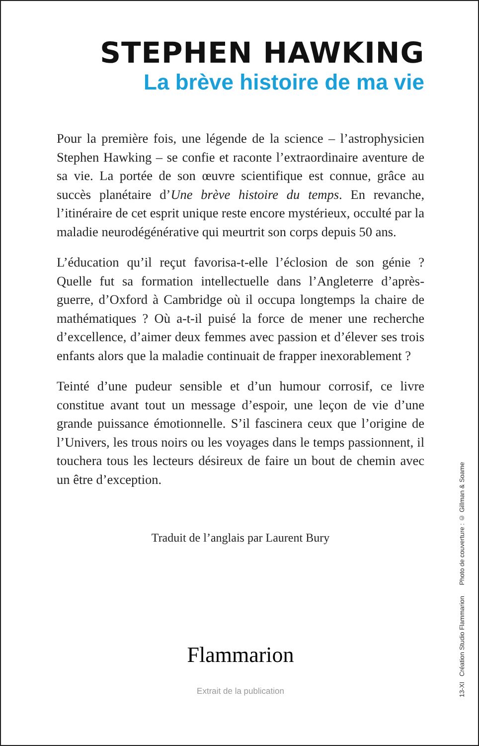STEPHEN HAWKING
La brève histoire de ma vie
Pour la première fois, une légende de la science – l’astrophysicien Stephen Hawking – se confie et raconte l’extraordinaire aventure de sa vie. La portée de son œuvre scientifique est connue, grâce au succès planétaire d’Une brève histoire du temps. En revanche, l’itinéraire de cet esprit unique reste encore mystérieux, occulté par la maladie neurodégénérative qui meurtrit son corps depuis 50 ans.
L’éducation qu’il reçut favorisa-t-elle l’éclosion de son génie ? Quelle fut sa formation intellectuelle dans l’Angleterre d’après-guerre, d’Oxford à Cambridge où il occupa longtemps la chaire de mathématiques ? Où a-t-il puisé la force de mener une recherche d’excellence, d’aimer deux femmes avec passion et d’élever ses trois enfants alors que la maladie continuait de frapper inexorablement ?
Teinté d’une pudeur sensible et d’un humour corrosif, ce livre constitue avant tout un message d’espoir, une leçon de vie d’une grande puissance émotionnelle. S’il fascinera ceux que l’origine de l’Univers, les trous noirs ou les voyages dans le temps passionnent, il touchera tous les lecteurs désireux de faire un bout de chemin avec un être d’exception.
Traduit de l’anglais par Laurent Bury
Flammarion
Extrait de la publication
13-XI Création Studio Flammarion Photo de couverture : © Gillman & Soame